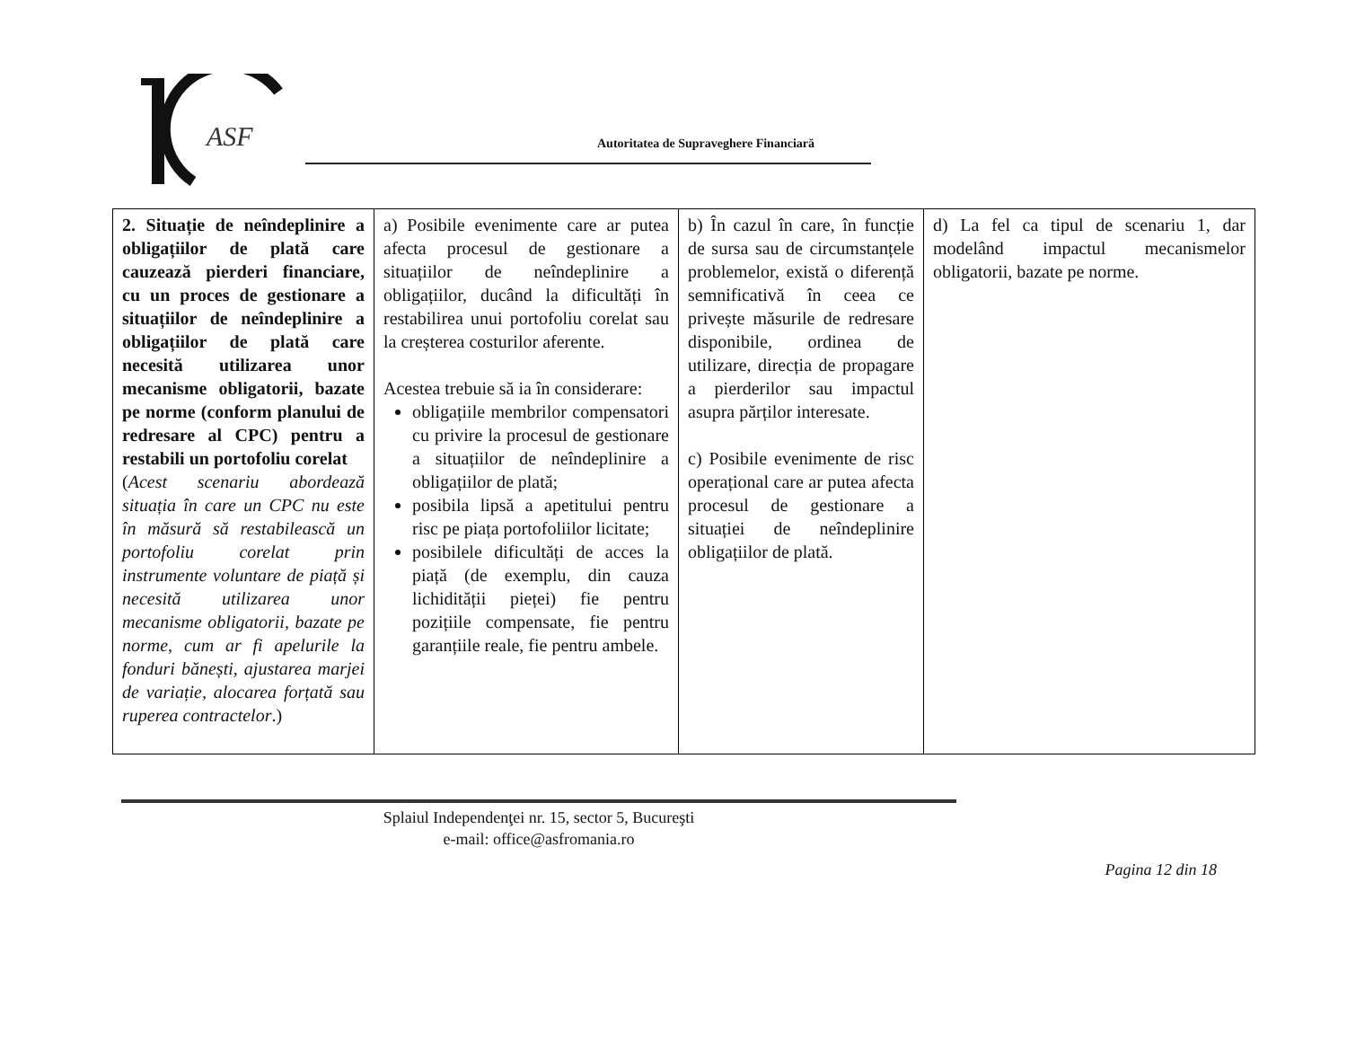ASF
Autoritatea de Supraveghere Financiară
| 2. Situație de neîndeplinire a obligațiilor de plată care cauzează pierderi financiare, cu un proces de gestionare a situațiilor de neîndeplinire a obligațiilor de plată care necesită utilizarea unor mecanisme obligatorii, bazate pe norme (conform planului de redresare al CPC) pentru a restabili un portofoliu corelat ( Acest scenariu abordează situația în care un CPC nu este în măsură să restabilească un portofoliu corelat prin instrumente voluntare de piață și necesită utilizarea unor mecanisme obligatorii, bazate pe norme, cum ar fi apelurile la fonduri bănești, ajustarea marjei de variație, alocarea forțată sau ruperea contractelor .) | a) Posibile evenimente care ar putea afecta procesul de gestionare a situațiilor de neîndeplinire a obligațiilor, ducând la dificultăți în restabilirea unui portofoliu corelat sau la creșterea costurilor aferente. Acestea trebuie să ia în considerare: obligațiile membrilor compensatori cu privire la procesul de gestionare a situațiilor de neîndeplinire a obligațiilor de plată; posibila lipsă a apetitului pentru risc pe piața portofoliilor licitate; posibilele dificultăți de acces la piață (de exemplu, din cauza lichidității pieței) fie pentru pozițiile compensate, fie pentru garanțiile reale, fie pentru ambele. | b) În cazul în care, în funcție de sursa sau de circumstanțele problemelor, există o diferență semnificativă în ceea ce privește măsurile de redresare disponibile, ordinea de utilizare, direcția de propagare a pierderilor sau impactul asupra părților interesate. c) Posibile evenimente de risc operațional care ar putea afecta procesul de gestionare a situației de neîndeplinire obligațiilor de plată. | d) La fel ca tipul de scenariu 1, dar modelând impactul mecanismelor obligatorii, bazate pe norme. |
Splaiul Independenţei nr. 15, sector 5, Bucureşti
e-mail: office@asfromania.ro
Pagina 12 din 18